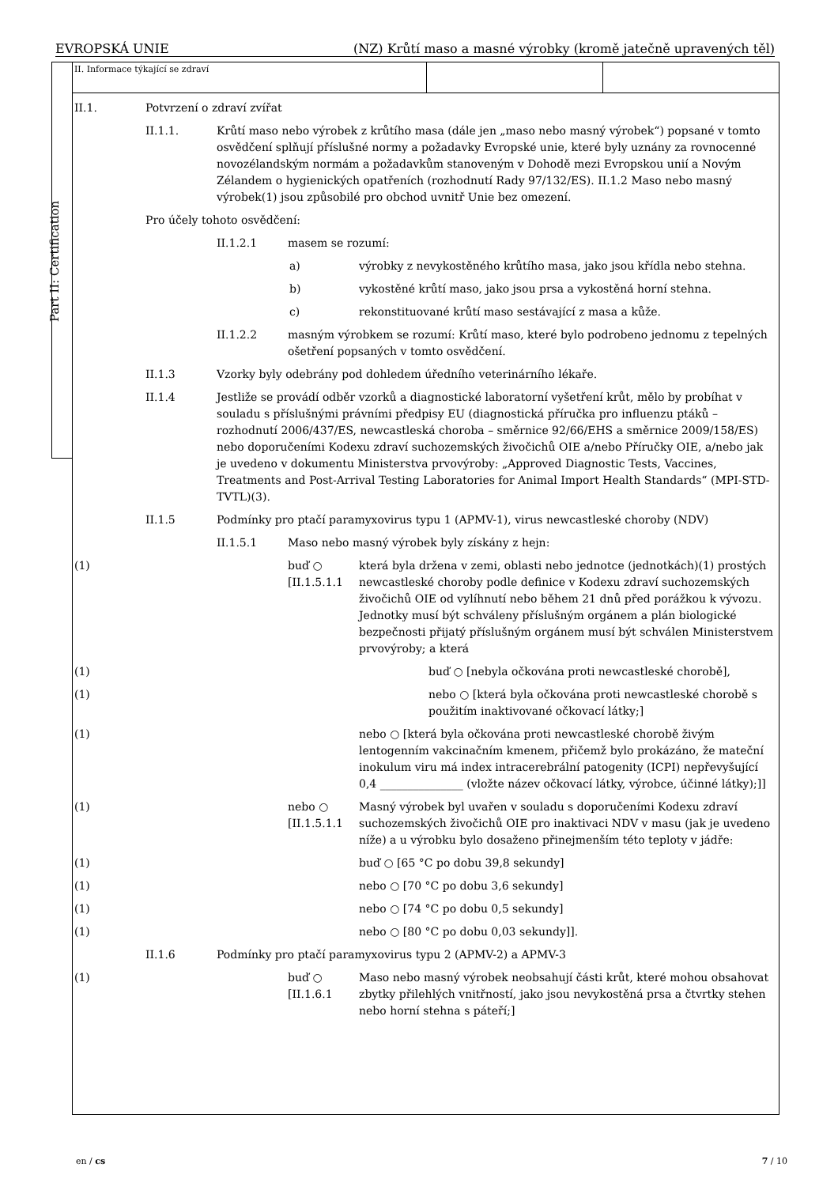EVROPSKÁ UNIE (NZ) Krůtí maso a masné výrobky (kromě jatečně upravených těl)
Part II: Certification
II. Informace týkající se zdraví
II.1.
Potvrzení o zdraví zvířat
II.1.1.
Krůtí maso nebo výrobek z krůtího masa (dále jen „maso nebo masný výrobek“) popsané v tomto osvědčení splňují příslušné normy a požadavky Evropské unie, které byly uznány za rovnocenné novozélandským normám a požadavkům stanoveným v Dohodě mezi Evropskou unií a Novým Zélandem o hygienických opatřeních (rozhodnutí Rady 97/132/ES). II.1.2 Maso nebo masný výrobek(1) jsou způsobilé pro obchod uvnitř Unie bez omezení.
Pro účely tohoto osvědčení:
II.1.2.1
masem se rozumí:
a) výrobky z nevykostěného krůtího masa, jako jsou křídla nebo stehna.
b) vykostěné krůtí maso, jako jsou prsa a vykostěná horní stehna.
c) rekonstituované krůtí maso sestávající z masa a kůže.
II.1.2.2
masným výrobkem se rozumí: Krůtí maso, které bylo podrobeno jednomu z tepelných ošetření popsaných v tomto osvědčení.
II.1.3
Vzorky byly odebrány pod dohledem úředního veterinárního lékaře.
II.1.4
Jestliže se provádí odběr vzorků a diagnostické laboratorní vyšetření krůt, mělo by probíhat v souladu s příslušnými právními předpisy EU (diagnostická příručka pro influenzu ptáků – rozhodnutí 2006/437/ES, newcastleská choroba – směrnice 92/66/EHS a směrnice 2009/158/ES) nebo doporučeními Kodexu zdraví suchozemských živočichů OIE a/nebo Příručky OIE, a/nebo jak je uvedeno v dokumentu Ministerstva prvovýroby: „Approved Diagnostic Tests, Vaccines, Treatments and Post-Arrival Testing Laboratories for Animal Import Health Standards“ (MPI-STD-TVTL)(3).
II.1.5
Podmínky pro ptačí paramyxovirus typu 1 (APMV-1), virus newcastleské choroby (NDV)
II.1.5.1
Maso nebo masný výrobek byly získány z hejn:
(1)
buď ○ [II.1.5.1.1
která byla držena v zemi, oblasti nebo jednotce (jednotkách)(1) prostých newcastleské choroby podle definice v Kodexu zdraví suchozemských živočichů OIE od vylíhnutí nebo během 21 dnů před porážkou k vývozu. Jednotky musí být schváleny příslušným orgánem a plán biologické bezpečnosti přijatý příslušným orgánem musí být schválen Ministerstvem prvovýroby; a která
(1)
buď ○ [nebyla očkována proti newcastleské chorobě],
(1)
nebo ○ [která byla očkována proti newcastleské chorobě s použitím inaktivované očkovací látky;]
(1)
nebo ○ [která byla očkována proti newcastleské chorobě živým lentogenním vakcinačním kmenem, přičemž bylo prokázáno, že mateční inokulum viru má index intracerebrální patogenity (ICPI) nepřevyšující 0,4 _______________ (vložte název očkovací látky, výrobce, účinné látky);]]
(1)
nebo ○ [II.1.5.1.1
Masný výrobek byl uvařen v souladu s doporučeními Kodexu zdraví suchozemských živočichů OIE pro inaktivaci NDV v masu (jak je uvedeno níže) a u výrobku bylo dosaženo přinejmenším této teploty v jádře:
(1)
buď ○ [65 °C po dobu 39,8 sekundy]
(1)
nebo ○ [70 °C po dobu 3,6 sekundy]
(1)
nebo ○ [74 °C po dobu 0,5 sekundy]
(1)
nebo ○ [80 °C po dobu 0,03 sekundy]].
II.1.6
Podmínky pro ptačí paramyxovirus typu 2 (APMV-2) a APMV-3
(1)
buď ○ [II.1.6.1
Maso nebo masný výrobek neobsahují části krůt, které mohou obsahovat zbytky přilehlých vnitřností, jako jsou nevykostěná prsa a čtvrtky stehen nebo horní stehna s páteří;]
en / cs 7 / 10